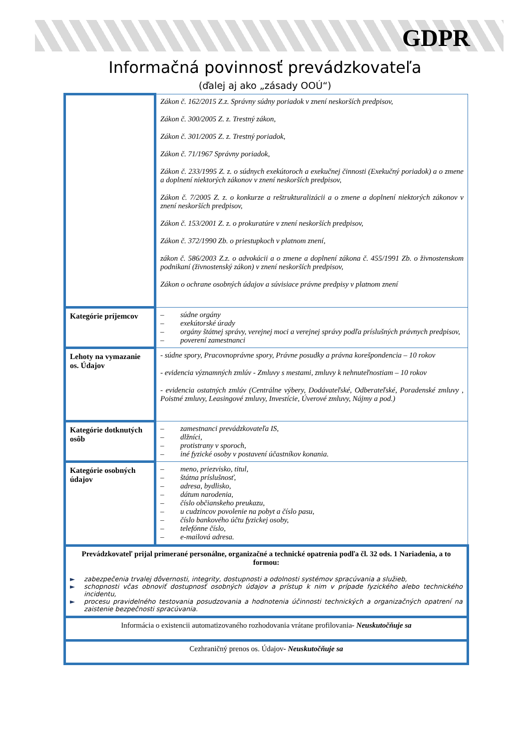GDPR
Informačná povinnosť prevádzkovateľa
(ďalej aj ako „zásady OOÚ“)
| | Zákon č. 162/2015 Z.z. Správny súdny poriadok v znení neskorších predpisov, Zákon č. 300/2005 Z. z. Trestný zákon, Zákon č. 301/2005 Z. z. Trestný poriadok, Zákon č. 71/1967 Správny poriadok, Zákon č. 233/1995 Z. z. o súdnych exekútoroch a exekučnej činnosti (Exekučný poriadok) a o zmene a doplnení niektorých zákonov v znení neskorších predpisov, Zákon č. 7/2005 Z. z. o konkurze a reštrukturalizácii a o zmene a doplnení niektorých zákonov v znení neskorších predpisov, Zákon č. 153/2001 Z. z. o prokuratúre v znení neskorších predpisov, Zákon č. 372/1990 Zb. o priestupkoch v platnom znení, zákon č. 586/2003 Z.z. o advokácii a o zmene a doplnení zákona č. 455/1991 Zb. o živnostenskom podnikaní (živnostenský zákon) v znení neskorších predpisov, Zákon o ochrane osobných údajov a súvisiace právne predpisy v platnom znení |
| Kategórie príjemcov | – súdne orgány – exekútorské úrady – orgány štátnej správy, verejnej moci a verejnej správy podľa príslušných právnych predpisov, – poverení zamestnanci |
| Lehoty na vymazanie os. Údajov | - súdne spory, Pracovnoprávne spory, Právne posudky a právna korešpondencia – 10 rokov - evidencia významných zmlúv - Zmluvy s mestami, zmluvy k nehnuteľnostiam – 10 rokov - evidencia ostatných zmlúv (Centrálne výbery, Dodávateľské, Odberateľské, Poradenské zmluvy , Poistné zmluvy, Leasingové zmluvy, Investície, Úverové zmluvy, Nájmy a pod.) |
| Kategórie dotknutých osôb | – zamestnanci prevádzkovateľa IS, – dlžníci, – protistrany v sporoch, – iné fyzické osoby v postavení účastníkov konania. |
| Kategórie osobných údajov | – meno, priezvisko, titul, – štátna príslušnosť, – adresa, bydlisko, – dátum narodenia, – číslo občianskeho preukazu, – u cudzincov povolenie na pobyt a číslo pasu, – číslo bankového účtu fyzickej osoby, – telefónne číslo, – e-mailová adresa. |
| Prevádzkovateľ prijal primerané personálne, organizačné a technické opatrenia podľa čl. 32 ods. 1 Nariadenia, a to formou: ► zabezpečenia trvalej dôvernosti, integrity, dostupnosti a odolnosti systémov spracúvania a služieb, ► schopnosti včas obnoviť dostupnosť osobných údajov a prístup k nim v prípade fyzického alebo technického incidentu, ► procesu pravidelného testovania posudzovania a hodnotenia účinnosti technických a organizačných opatrení na zaistenie bezpečnosti spracúvania. | |
| Informácia o existencii automatizovaného rozhodovania vrátane profilovania - Neuskutočňuje sa | |
| Cezhraničný prenos os. Údajov - Neuskutočňuje sa | |